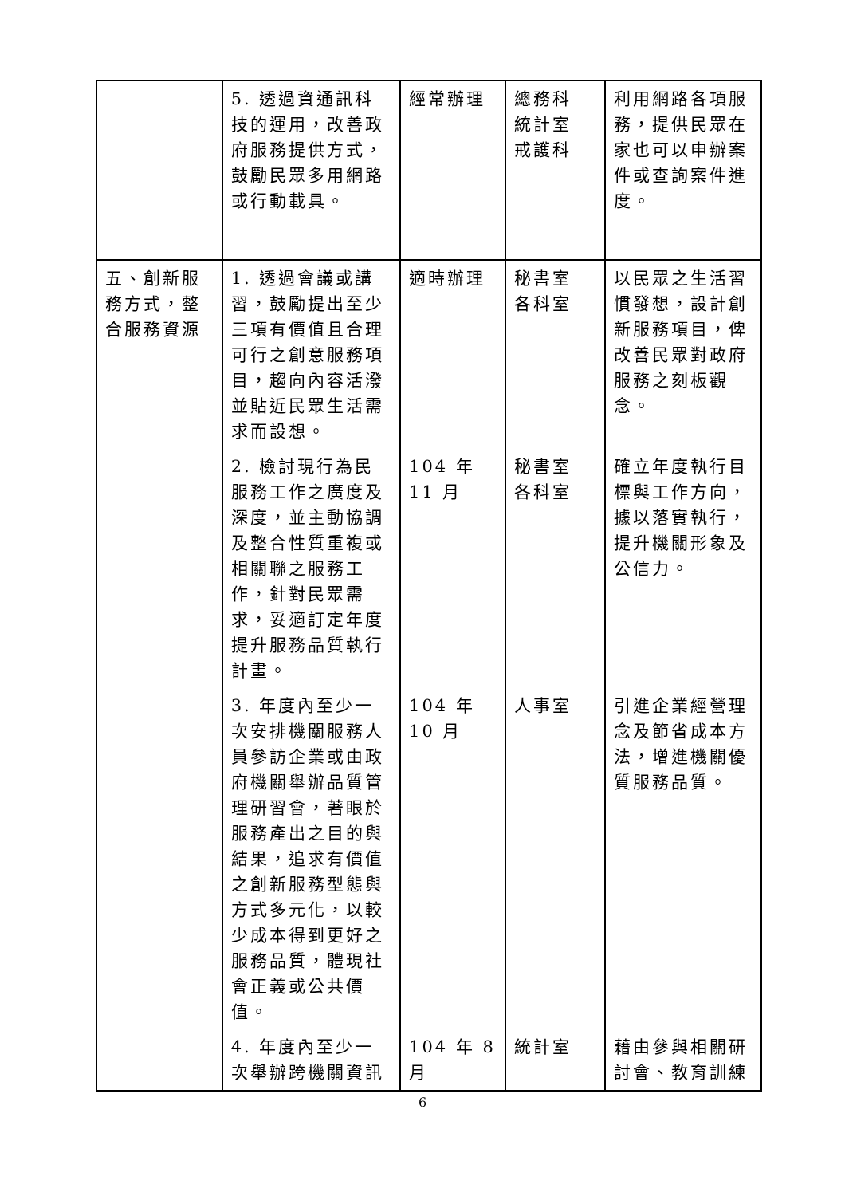| | 5. 透過資通訊科技的運用，改善政府服務提供方式，鼓勵民眾多用網路或行動載具。 | 經常辦理 | 總務科 統計室 戒護科 | 利用網路各項服務，提供民眾在家也可以申辦案件或查詢案件進度。 |
| 五、創新服務方式，整合服務資源 | 1. 透過會議或講習，鼓勵提出至少三項有價值且合理可行之創意服務項目，趨向內容活潑並貼近民眾生活需求而設想。 | 適時辦理 | 秘書室 各科室 | 以民眾之生活習慣發想，設計創新服務項目，俾改善民眾對政府服務之刻板觀念。 |
| | 2. 檢討現行為民服務工作之廣度及深度，並主動協調及整合性質重複或相關聯之服務工作，針對民眾需求，妥適訂定年度提升服務品質執行計畫。 | 104 年 11 月 | 秘書室 各科室 | 確立年度執行目標與工作方向，據以落實執行，提升機關形象及公信力。 |
| | 3. 年度內至少一次安排機關服務人員參訪企業或由政府機關舉辦品質管理研習會，著眼於服務產出之目的與結果，追求有價值之創新服務型態與方式多元化，以較少成本得到更好之服務品質，體現社會正義或公共價值。 | 104 年 10 月 | 人事室 | 引進企業經營理念及節省成本方法，增進機關優質服務品質。 |
| | 4. 年度內至少一次舉辦跨機關資訊 | 104 年 8 月 | 統計室 | 藉由參與相關研討會、教育訓練 |
6